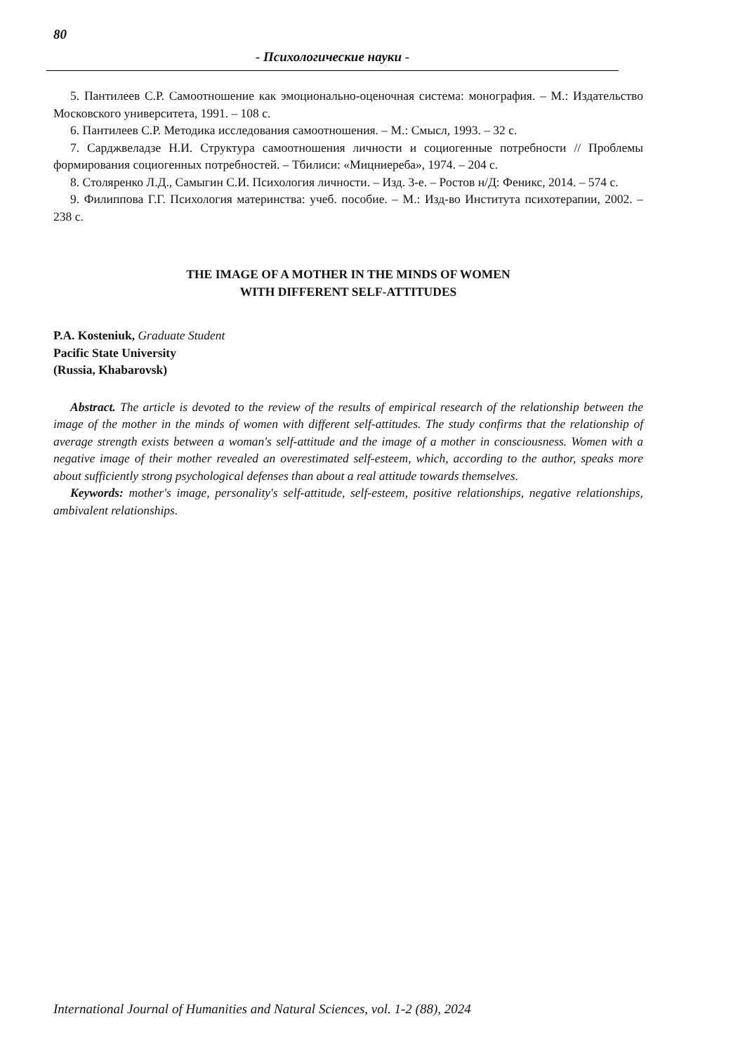80
- Психологические науки -
5. Пантилеев С.Р. Самоотношение как эмоционально-оценочная система: монография. – М.: Издательство Московского университета, 1991. – 108 с.
6. Пантилеев С.Р. Методика исследования самоотношения. – М.: Смысл, 1993. – 32 с.
7. Сарджвеладзе Н.И. Структура самоотношения личности и социогенные потребности // Проблемы формирования социогенных потребностей. – Тбилиси: «Мицниереба», 1974. – 204 с.
8. Столяренко Л.Д., Самыгин С.И. Психология личности. – Изд. 3-е. – Ростов н/Д: Феникс, 2014. – 574 с.
9. Филиппова Г.Г. Психология материнства: учеб. пособие. – М.: Изд-во Института психотерапии, 2002. – 238 с.
THE IMAGE OF A MOTHER IN THE MINDS OF WOMEN
WITH DIFFERENT SELF-ATTITUDES
P.A. Kosteniuk, Graduate Student
Pacific State University
(Russia, Khabarovsk)
Abstract. The article is devoted to the review of the results of empirical research of the relationship between the image of the mother in the minds of women with different self-attitudes. The study confirms that the relationship of average strength exists between a woman's self-attitude and the image of a mother in consciousness. Women with a negative image of their mother revealed an overestimated self-esteem, which, according to the author, speaks more about sufficiently strong psychological defenses than about a real attitude towards themselves.
Keywords: mother's image, personality's self-attitude, self-esteem, positive relationships, negative relationships, ambivalent relationships.
International Journal of Humanities and Natural Sciences, vol. 1-2 (88), 2024